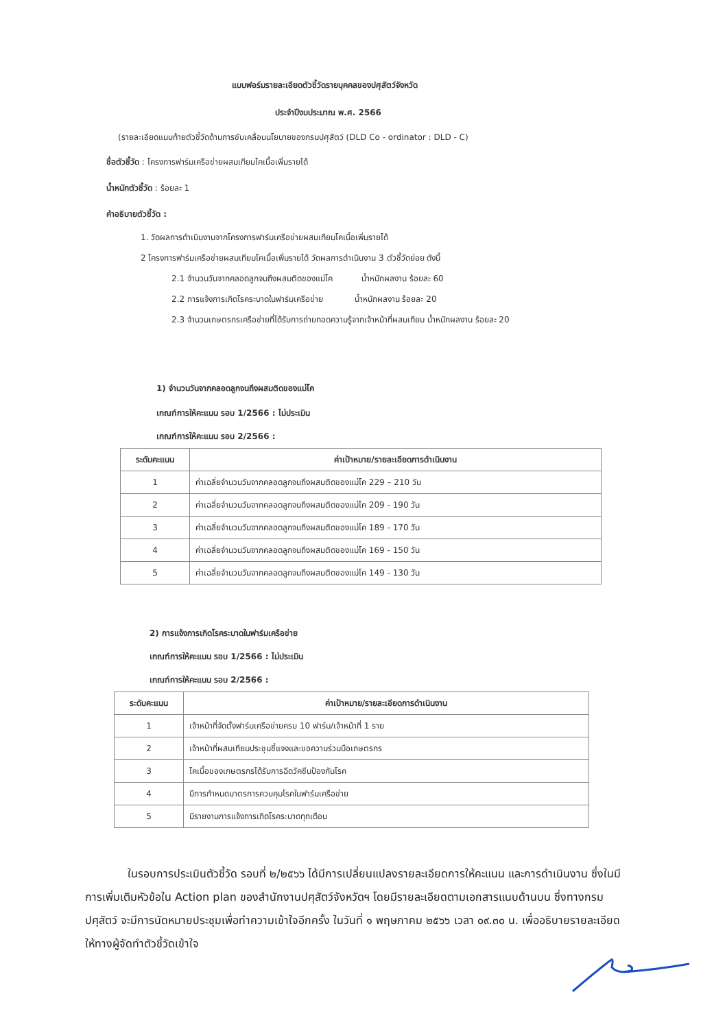แบบฟอร์มรายละเอียดตัวชี้วัดรายบุคคลของปศุสัตว์จังหวัด
ประจำปีงบประมาณ พ.ศ. 2566
(รายละเอียดแนบท้ายตัวชี้วัดด้านการขับเคลื่อนนโยบายของกรมปศุสัตว์ (DLD Co - ordinator : DLD - C)
ชื่อตัวชี้วัด : โครงการฟาร์มเครือข่ายผสมเทียมโคเนื้อเพิ่มรายได้
น้ำหนักตัวชี้วัด : ร้อยละ 1
คำอธิบายตัวชี้วัด :
1. วัดผลการดำเนินงานจากโครงการฟาร์มเครือข่ายผสมเทียมโคเนื้อเพิ่มรายได้
2 โครงการฟาร์มเครือข่ายผสมเทียมโคเนื้อเพิ่มรายได้ วัดผลการดำเนินงาน 3 ตัวชี้วัดย่อย ดังนี้
2.1 จำนวนวันจากคลอดลูกจนถึงผสมติดของแม่โค น้ำหนักผลงาน ร้อยละ 60
2.2 การแจ้งการเกิดโรคระบาดในฟาร์มเครือข่าย น้ำหนักผลงาน ร้อยละ 20
2.3 จำนวนเกษตรกรเครือข่ายที่ได้รับการถ่ายทอดความรู้จากเจ้าหน้าที่ผสมเทียม น้ำหนักผลงาน ร้อยละ 20
1) จำนวนวันจากคลอดลูกจนถึงผสมติดของแม่โค
เกณฑ์การให้คะแนน รอบ 1/2566 : ไม่ประเมิน
เกณฑ์การให้คะแนน รอบ 2/2566 :
| ระดับคะแนน | ค่าเป้าหมาย/รายละเอียดการดำเนินงาน |
| --- | --- |
| 1 | ค่าเฉลี่ยจำนวนวันจากคลอดลูกจนถึงผสมติดของแม่โค 229 – 210 วัน |
| 2 | ค่าเฉลี่ยจำนวนวันจากคลอดลูกจนถึงผสมติดของแม่โค 209 - 190 วัน |
| 3 | ค่าเฉลี่ยจำนวนวันจากคลอดลูกจนถึงผสมติดของแม่โค 189 - 170 วัน |
| 4 | ค่าเฉลี่ยจำนวนวันจากคลอดลูกจนถึงผสมติดของแม่โค 169 - 150 วัน |
| 5 | ค่าเฉลี่ยจำนวนวันจากคลอดลูกจนถึงผสมติดของแม่โค 149 - 130 วัน |
2) การแจ้งการเกิดโรคระบาดในฟาร์มเครือข่าย
เกณฑ์การให้คะแนน รอบ 1/2566 : ไม่ประเมิน
เกณฑ์การให้คะแนน รอบ 2/2566 :
| ระดับคะแนน | ค่าเป้าหมาย/รายละเอียดการดำเนินงาน |
| --- | --- |
| 1 | เจ้าหน้าที่จัดตั้งฟาร์มเครือข่ายครบ 10 ฟาร์ม/เจ้าหน้าที่ 1 ราย |
| 2 | เจ้าหน้าที่ผสมเทียมประชุมชี้แจงและขอความร่วมมือเกษตรกร |
| 3 | โคเนื้อของเกษตรกรได้รับการฉีดวัคซีนป้องกันโรค |
| 4 | มีการกำหนดมาตรการควบคุมโรคในฟาร์มเครือข่าย |
| 5 | มีรายงานการแจ้งการเกิดโรคระบาดทุกเดือน |
ในรอบการประเมินตัวชี้วัด รอบที่ ๒/๒๕๖๖ ได้มีการเปลี่ยนแปลงรายละเอียดการให้คะแนน และการดำเนินงาน ซึ่งในมีการเพิ่มเติมหัวข้อใน Action plan ของสำนักงานปศุสัตว์จังหวัดฯ โดยมีรายละเอียดตามเอกสารแนบด้านบน ซึ่งทางกรมปศุสัตว์ จะมีการนัดหมายประชุมเพื่อทำความเข้าใจอีกครั้ง ในวันที่ ๑ พฤษภาคม ๒๕๖๖ เวลา ๐๙.๓๐ น. เพื่ออธิบายรายละเอียดให้ทางผู้จัดทำตัวชี้วัดเข้าใจ